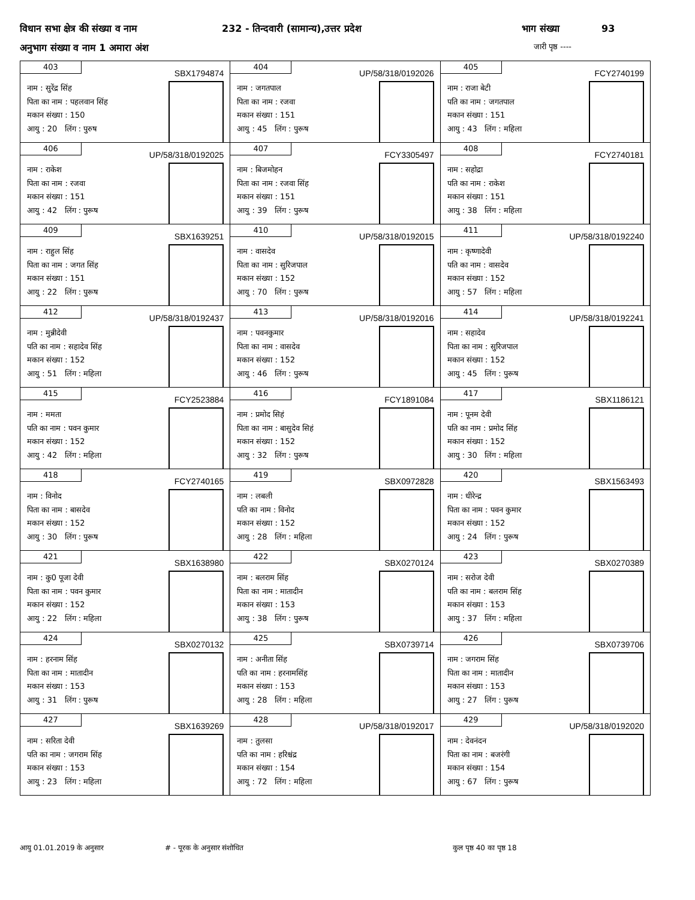विधान सभा क्षेत्र की संख्या व नाम 232 - तिन्दवारी (सामान्य),उत्तर प्रदेश भाग संख्या 93
अनुभाग संख्या व नाम 1 अमारा अंश जारी पृष्ठ ----
| 403 SBX1794874 नाम : सुरेंद्र सिंह पिता का नाम : पहलवान सिंह मकान संख्या : 150 आयु : 20 लिंग : पुरुष | 404 UP/58/318/0192026 नाम : जगतपाल पिता का नाम : रजवा मकान संख्या : 151 आयु : 45 लिंग : पुरूष | 405 FCY2740199 नाम : राजा बेटी पति का नाम : जगतपाल मकान संख्या : 151 आयु : 43 लिंग : महिला |
| 406 UP/58/318/0192025 नाम : राकेश पिता का नाम : रजवा मकान संख्या : 151 आयु : 42 लिंग : पुरूष | 407 FCY3305497 नाम : बिजमोहन पिता का नाम : रजवा सिंह मकान संख्या : 151 आयु : 39 लिंग : पुरूष | 408 FCY2740181 नाम : सहोद्रा पति का नाम : राकेश मकान संख्या : 151 आयु : 38 लिंग : महिला |
| 409 SBX1639251 नाम : राहुल सिंह पिता का नाम : जगत सिंह मकान संख्या : 151 आयु : 22 लिंग : पुरूष | 410 UP/58/318/0192015 नाम : वासदेव पिता का नाम : सुरिजपाल मकान संख्या : 152 आयु : 70 लिंग : पुरूष | 411 UP/58/318/0192240 नाम : कृष्णादेवी पति का नाम : वासदेव मकान संख्या : 152 आयु : 57 लिंग : महिला |
| 412 UP/58/318/0192437 नाम : मुन्नीदेवी पति का नाम : सहादेव सिंह मकान संख्या : 152 आयु : 51 लिंग : महिला | 413 UP/58/318/0192016 नाम : पवनकुमार पिता का नाम : वासदेव मकान संख्या : 152 आयु : 46 लिंग : पुरूष | 414 UP/58/318/0192241 नाम : सहादेव पिता का नाम : सुरिजपाल मकान संख्या : 152 आयु : 45 लिंग : पुरूष |
| 415 FCY2523884 नाम : ममता पति का नाम : पवन कुमार मकान संख्या : 152 आयु : 42 लिंग : महिला | 416 FCY1891084 नाम : प्रमोद सिहं पिता का नाम : बासुदेव सिहं मकान संख्या : 152 आयु : 32 लिंग : पुरूष | 417 SBX1186121 नाम : पूनम देवी पति का नाम : प्रमोद सिंह मकान संख्या : 152 आयु : 30 लिंग : महिला |
| 418 FCY2740165 नाम : विनोद पिता का नाम : बासदेव मकान संख्या : 152 आयु : 30 लिंग : पुरूष | 419 SBX0972828 नाम : लबली पति का नाम : विनोद मकान संख्या : 152 आयु : 28 लिंग : महिला | 420 SBX1563493 नाम : धीरेन्द्र पिता का नाम : पवन कुमार मकान संख्या : 152 आयु : 24 लिंग : पुरूष |
| 421 SBX1638980 नाम : कु0 पूजा देवी पिता का नाम : पवन कुमार मकान संख्या : 152 आयु : 22 लिंग : महिला | 422 SBX0270124 नाम : बलराम सिंह पिता का नाम : मातादीन मकान संख्या : 153 आयु : 38 लिंग : पुरूष | 423 SBX0270389 नाम : सरोज देवी पति का नाम : बलराम सिंह मकान संख्या : 153 आयु : 37 लिंग : महिला |
| 424 SBX0270132 नाम : हरनाम सिंह पिता का नाम : मातादीन मकान संख्या : 153 आयु : 31 लिंग : पुरूष | 425 SBX0739714 नाम : अनीता सिंह पति का नाम : हरनामसिंह मकान संख्या : 153 आयु : 28 लिंग : महिला | 426 SBX0739706 नाम : जगराम सिंह पिता का नाम : मातादीन मकान संख्या : 153 आयु : 27 लिंग : पुरूष |
| 427 SBX1639269 नाम : सरिता देवी पति का नाम : जगराम सिंह मकान संख्या : 153 आयु : 23 लिंग : महिला | 428 UP/58/318/0192017 नाम : तुलसा पति का नाम : हरिश्चंद्र मकान संख्या : 154 आयु : 72 लिंग : महिला | 429 UP/58/318/0192020 नाम : देवनंदन पिता का नाम : बजरंगी मकान संख्या : 154 आयु : 67 लिंग : पुरूष |
आयु 01.01.2019 के अनुसार # - पूरक के अनुसार संशोधित कुल पृष्ठ 40 का पृष्ठ 18